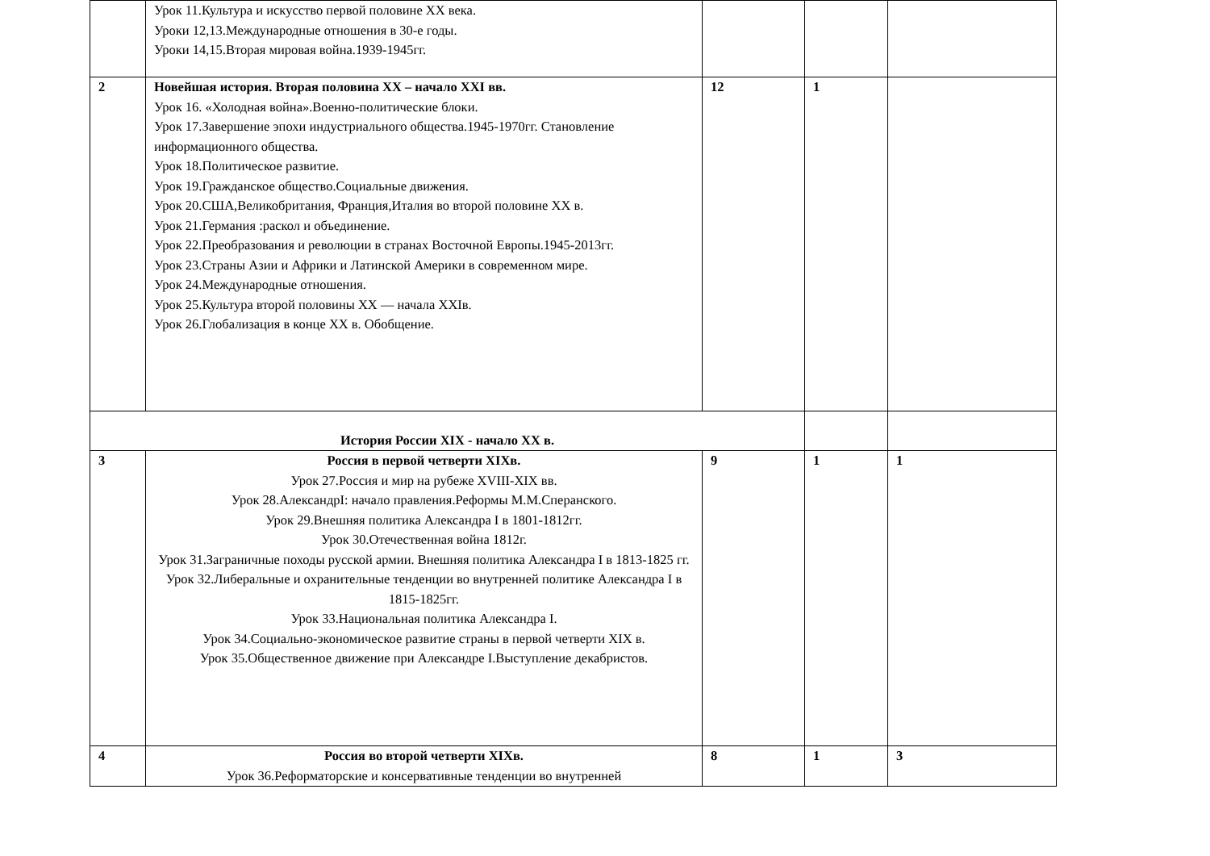| | Урок 11.Культура и искусство первой половине XX века. Уроки 12,13.Международные отношения в 30-е годы. Уроки 14,15.Вторая мировая война.1939-1945гг. | | | |
| 2 | Новейшая история. Вторая половина XX – начало XXI вв. Урок 16. «Холодная война».Военно-политические блоки. Урок 17.Завершение эпохи индустриального общества.1945-1970гг. Становление информационного общества. Урок 18.Политическое развитие. Урок 19.Гражданское общество.Социальные движения. Урок 20.США,Великобритания, Франция,Италия во второй половине XX в. Урок 21.Германия :раскол и объединение. Урок 22.Преобразования и революции в странах Восточной Европы.1945-2013гг. Урок 23.Страны Азии и Африки и Латинской Америки в современном мире. Урок 24.Международные отношения. Урок 25.Культура второй половины XX — начала XXIв. Урок 26.Глобализация в конце XX в. Обобщение. | 12 | 1 | |
| История России XIX - начало XX в. | | | | |
| 3 | Россия в первой четверти XIXв. Урок 27.Россия и мир на рубеже XVIII-XIX вв. Урок 28.АлександрI: начало правления.Реформы М.М.Сперанского. Урок 29.Внешняя политика Александра I в 1801-1812гг. Урок 30.Отечественная война 1812г. Урок 31.Заграничные походы русской армии. Внешняя политика Александра I в 1813-1825 гг. Урок 32.Либеральные и охранительные тенденции во внутренней политике Александра I в 1815-1825гг. Урок 33.Национальная политика Александра I. Урок 34.Социально-экономическое развитие страны в первой четверти XIX в. Урок 35.Общественное движение при Александре I.Выступление декабристов. | 9 | 1 | 1 |
| 4 | Россия во второй четверти XIXв. Урок 36.Реформаторские и консервативные тенденции во внутренней | 8 | 1 | 3 |